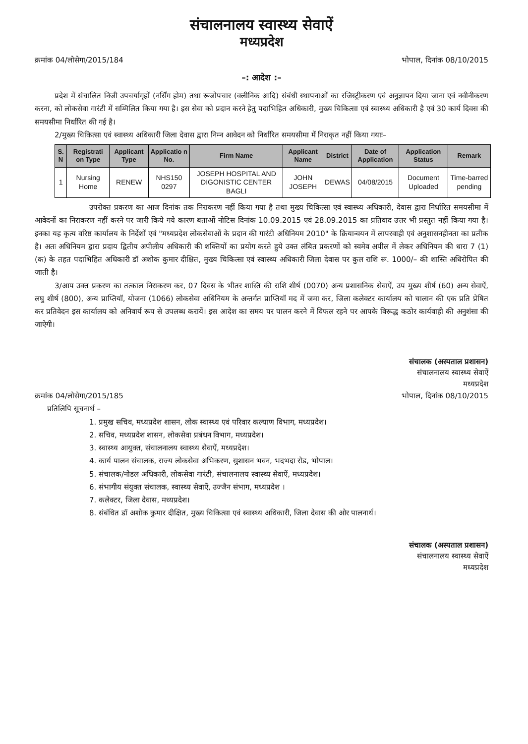संचालनालय स्वास्थ्य सेवाऐं
मध्यप्रदेश
क्रमांक 04/लोसेगा/2015/184 भोपाल, दिनांक 08/10/2015
–: आदेश :–
प्रदेश में संचालित निजी उपचर्यागृहों (नर्सिंग होम) तथा रूजोपचार (क्लीनिक आदि) संबंधी स्थापनाओं का रजिस्ट्रीकरण एवं अनुज्ञापन दिया जाना एवं नवीनीकरण करना, को लोकसेवा गारंटी में सम्मिलित किया गया है। इस सेवा को प्रदान करने हेतु पदाभिहित अधिकारी, मुख्य चिकित्सा एवं स्वास्थ्य अधिकारी है एवं 30 कार्य दिवस की समयसीमा निर्धारित की गई है।
2/मुख्य चिकित्सा एवं स्वास्थ्य अधिकारी जिला देवास द्वारा निम्न आवेदन को निर्धारित समयसीमा में निराकृत नहीं किया गयाः–
| S. N | Registrati on Type | Applicant Type | Applicatio n No. | Firm Name | Applicant Name | District | Date of Application | Application Status | Remark |
| --- | --- | --- | --- | --- | --- | --- | --- | --- | --- |
| 1 | Nursing Home | RENEW | NHS150 0297 | JOSEPH HOSPITAL AND DIGONISTIC CENTER BAGLI | JOHN JOSEPH | DEWAS | 04/08/2015 | Document Uploaded | Time-barred pending |
उपरोक्त प्रकरण का आज दिनांक तक निराकरण नहीं किया गया है तथा मुख्य चिकित्सा एवं स्वास्थ्य अधिकारी, देवास द्वारा निर्धारित समयसीमा में आवेदनों का निराकरण नहीं करने पर जारी किये गये कारण बताओं नोटिस दिनांक 10.09.2015 एवं 28.09.2015 का प्रतिवाद उत्तर भी प्रस्तुत नहीं किया गया है। इनका यह कृत्य वरिष्ठ कार्यालय के निर्देशों एवं "मध्यप्रदेश लोकसेवाओं के प्रदान की गारंटी अधिनियम 2010" के क्रियान्वयन में लापरवाही एवं अनुशासनहीनता का प्रतीक है। अतः अधिनियम द्वारा प्रदाय द्वितीय अपीलीय अधिकारी की शक्तियों का प्रयोग करते हुये उक्त लंबित प्रकरणों को स्वमेव अपील में लेकर अधिनियम की धारा 7 (1) (क) के तहत पदाभिहित अधिकारी डॉ अशोक कुमार दीक्षित, मुख्य चिकित्सा एवं स्वास्थ्य अधिकारी जिला देवास पर कुल राशि रू. 1000/– की शास्ति अधिरोपित की जाती है।
3/आप उक्त प्रकरण का तत्काल निराकरण कर, 07 दिवस के भीतर शास्ति की राशि शीर्ष (0070) अन्य प्रशासनिक सेवाऐं, उप मुख्य शीर्ष (60) अन्य सेवाऐं, लघु शीर्ष (800), अन्य प्राप्तियॉ, योजना (1066) लोकसेवा अधिनियम के अन्तर्गत प्राप्तियॉ मद में जमा कर, जिला कलेक्टर कार्यालय को चालान की एक प्रति प्रेषित कर प्रतिवेदन इस कार्यालय को अनिवार्य रूप से उपलब्ध करायें। इस आदेश का समय पर पालन करने में विफल रहने पर आपके विरूद्ध कठोर कार्यवाही की अनुशंसा की जाऐगी।
संचालक (अस्पताल प्रशासन)
संचालनालय स्वास्थ्य सेवाऐं
मध्यप्रदेश
क्रमांक 04/लोसेगा/2015/185 भोपाल, दिनांक 08/10/2015
प्रतिलिपि सूचनार्थ –
1. प्रमुख सचिव, मध्यप्रदेश शासन, लोक स्वास्थ्य एवं परिवार कल्याण विभाग, मध्यप्रदेश।
2. सचिव, मध्यप्रदेश शासन, लोकसेवा प्रबंधन विभाग, मध्यप्रदेश।
3. स्वास्थ्य आयुक्त, संचालनालय स्वास्थ्य सेवाऐं, मध्यप्रदेश।
4. कार्य पालन संचालक, राज्य लोकसेवा अभिकरण, सुशासन भवन, भदभदा रोड, भोपाल।
5. संचालक/नोडल अधिकारी, लोकसेवा गारंटी, संचालनालय स्वास्थ्य सेवाऐं, मध्यप्रदेश।
6. संभागीय संयुक्त संचालक, स्वास्थ्य सेवाऐं, उज्जैन संभाग, मध्यप्रदेश ।
7. कलेक्टर, जिला देवास, मध्यप्रदेश।
8. संबंधित डॉ अशोक कुमार दीक्षित, मुख्य चिकित्सा एवं स्वास्थ्य अधिकारी, जिला देवास की ओर पालनार्थ।
संचालक (अस्पताल प्रशासन)
संचालनालय स्वास्थ्य सेवाऐं
मध्यप्रदेश